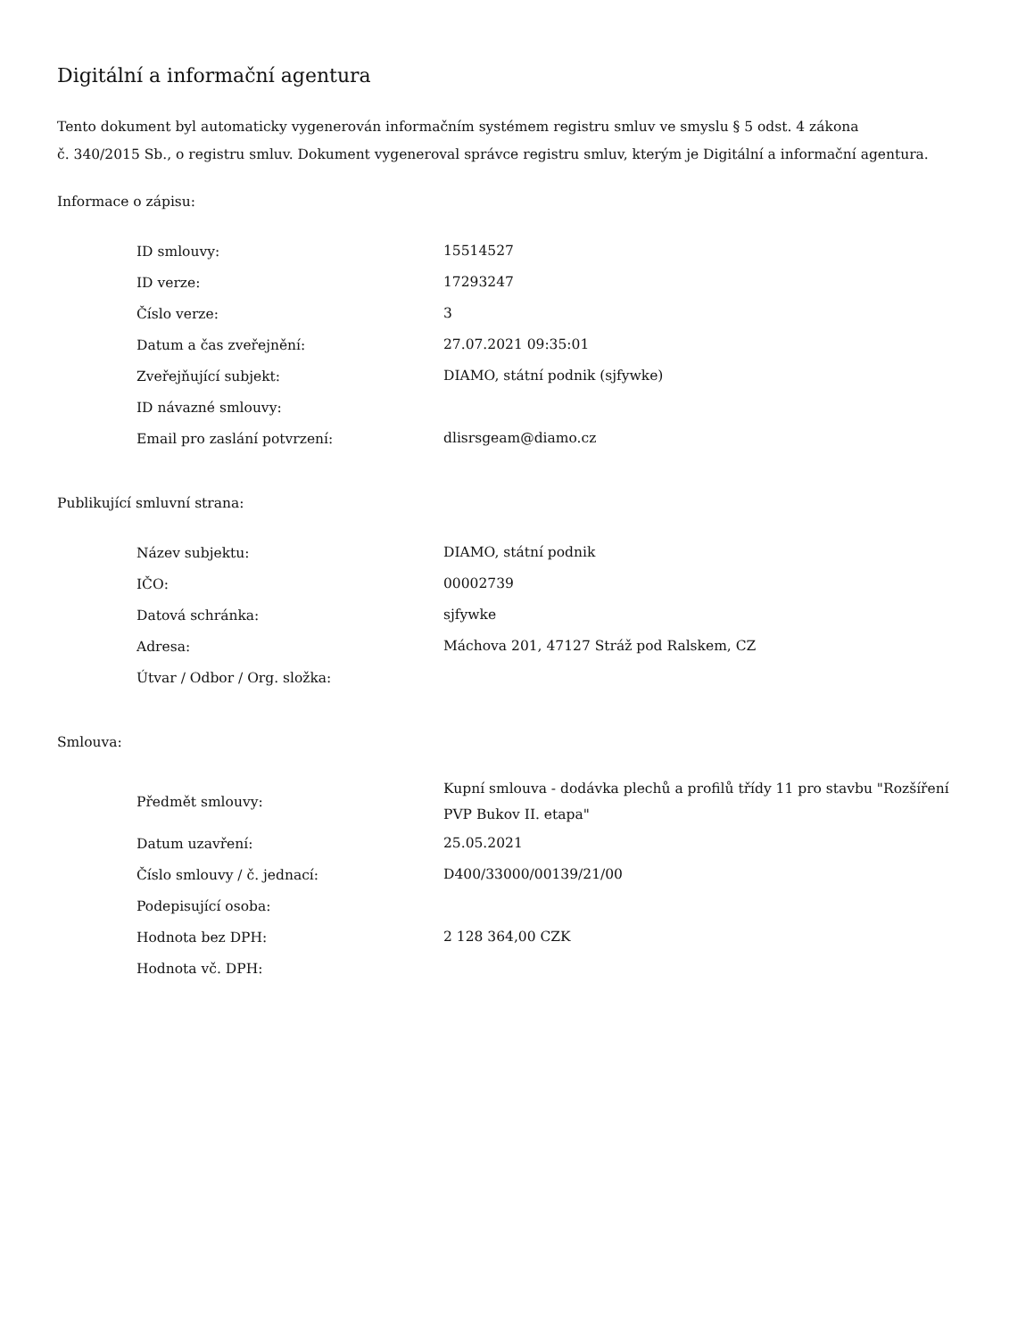Digitální a informační agentura
Tento dokument byl automaticky vygenerován informačním systémem registru smluv ve smyslu § 5 odst. 4 zákona
č. 340/2015 Sb., o registru smluv. Dokument vygeneroval správce registru smluv, kterým je Digitální a informační agentura.
Informace o zápisu:
| ID smlouvy: | 15514527 |
| ID verze: | 17293247 |
| Číslo verze: | 3 |
| Datum a čas zveřejnění: | 27.07.2021 09:35:01 |
| Zveřejňující subjekt: | DIAMO, státní podnik (sjfywke) |
| ID návazné smlouvy: | |
| Email pro zaslání potvrzení: | dlisrsgeam@diamo.cz |
Publikující smluvní strana:
| Název subjektu: | DIAMO, státní podnik |
| IČO: | 00002739 |
| Datová schránka: | sjfywke |
| Adresa: | Máchova 201, 47127 Stráž pod Ralskem, CZ |
| Útvar / Odbor / Org. složka: | |
Smlouva:
| Předmět smlouvy: | Kupní smlouva - dodávka plechů a profilů třídy 11 pro stavbu "Rozšíření PVP Bukov II. etapa" |
| Datum uzavření: | 25.05.2021 |
| Číslo smlouvy / č. jednací: | D400/33000/00139/21/00 |
| Podepisující osoba: | |
| Hodnota bez DPH: | 2 128 364,00 CZK |
| Hodnota vč. DPH: | |